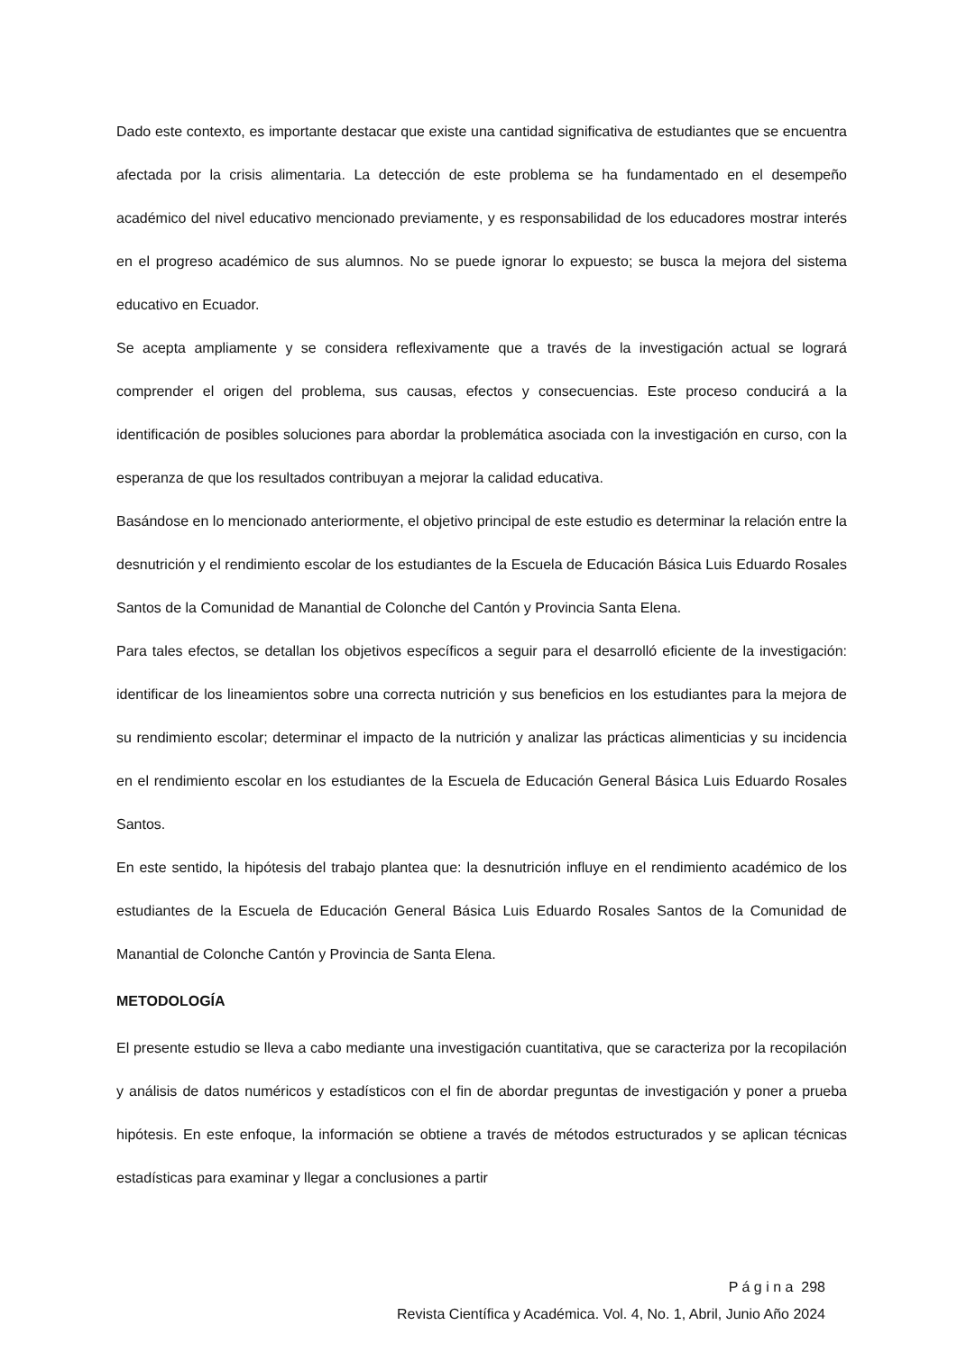Dado este contexto, es importante destacar que existe una cantidad significativa de estudiantes que se encuentra afectada por la crisis alimentaria. La detección de este problema se ha fundamentado en el desempeño académico del nivel educativo mencionado previamente, y es responsabilidad de los educadores mostrar interés en el progreso académico de sus alumnos. No se puede ignorar lo expuesto; se busca la mejora del sistema educativo en Ecuador.
Se acepta ampliamente y se considera reflexivamente que a través de la investigación actual se logrará comprender el origen del problema, sus causas, efectos y consecuencias. Este proceso conducirá a la identificación de posibles soluciones para abordar la problemática asociada con la investigación en curso, con la esperanza de que los resultados contribuyan a mejorar la calidad educativa.
Basándose en lo mencionado anteriormente, el objetivo principal de este estudio es determinar la relación entre la desnutrición y el rendimiento escolar de los estudiantes de la Escuela de Educación Básica Luis Eduardo Rosales Santos de la Comunidad de Manantial de Colonche del Cantón y Provincia Santa Elena.
Para tales efectos, se detallan los objetivos específicos a seguir para el desarrolló eficiente de la investigación: identificar de los lineamientos sobre una correcta nutrición y sus beneficios en los estudiantes para la mejora de su rendimiento escolar; determinar el impacto de la nutrición y analizar las prácticas alimenticias y su incidencia en el rendimiento escolar en los estudiantes de la Escuela de Educación General Básica Luis Eduardo Rosales Santos.
En este sentido, la hipótesis del trabajo plantea que: la desnutrición influye en el rendimiento académico de los estudiantes de la Escuela de Educación General Básica Luis Eduardo Rosales Santos de la Comunidad de Manantial de Colonche Cantón y Provincia de Santa Elena.
METODOLOGÍA
El presente estudio se lleva a cabo mediante una investigación cuantitativa, que se caracteriza por la recopilación y análisis de datos numéricos y estadísticos con el fin de abordar preguntas de investigación y poner a prueba hipótesis. En este enfoque, la información se obtiene a través de métodos estructurados y se aplican técnicas estadísticas para examinar y llegar a conclusiones a partir
P á g i n a 298
Revista Científica y Académica. Vol. 4, No. 1, Abril, Junio Año 2024